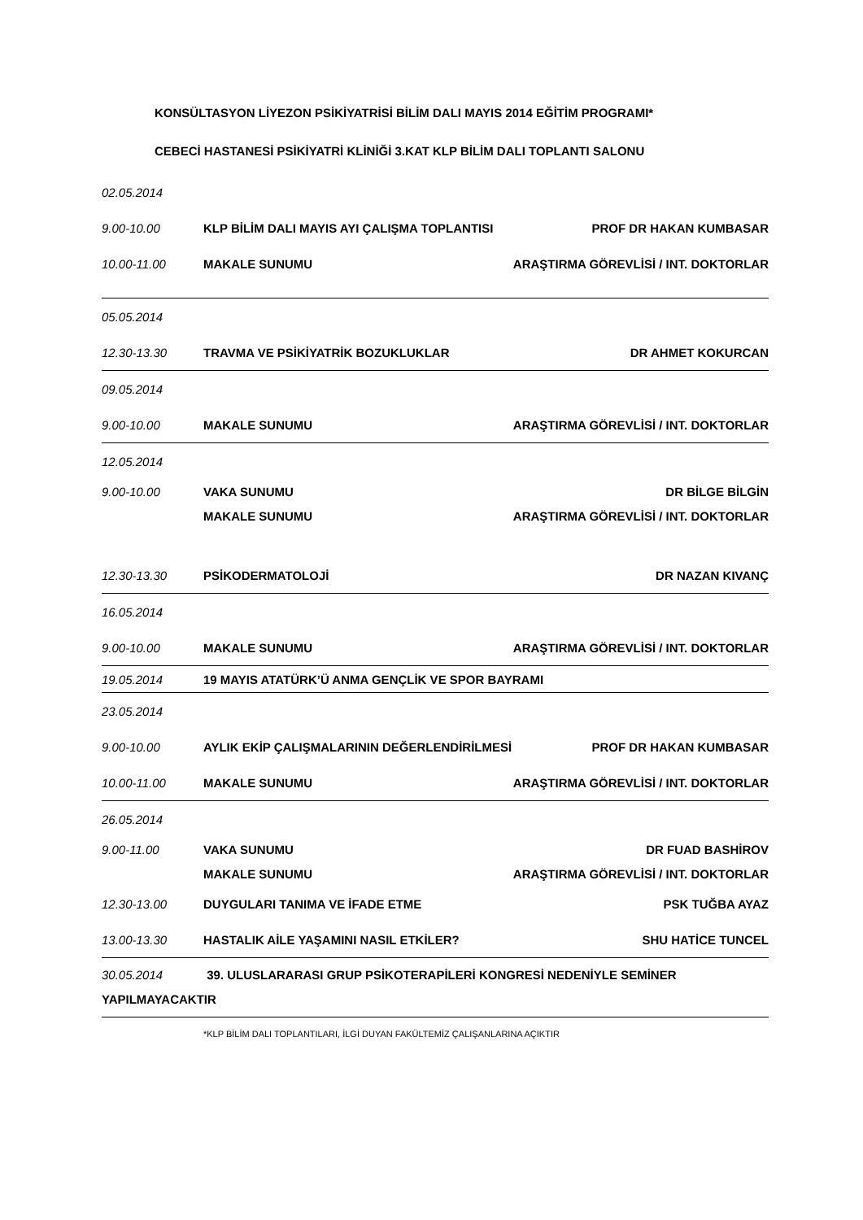KONSÜLTASYON LİYEZON PSİKİYATRİSİ BİLİM DALI MAYIS 2014 EĞİTİM PROGRAMI*
CEBECİ HASTANESİ PSİKİYATRİ KLİNİĞİ 3.KAT KLP BİLİM DALI TOPLANTI SALONU
02.05.2014
9.00-10.00 KLP BİLİM DALI MAYIS AYI ÇALIŞMA TOPLANTISI PROF DR HAKAN KUMBASAR
10.00-11.00 MAKALE SUNUMU ARAŞTIRMA GÖREVLİSİ / INT. DOKTORLAR
05.05.2014
12.30-13.30 TRAVMA VE PSİKİYATRİK BOZUKLUKLAR DR AHMET KOKURCAN
09.05.2014
9.00-10.00 MAKALE SUNUMU ARAŞTIRMA GÖREVLİSİ / INT. DOKTORLAR
12.05.2014
9.00-10.00 VAKA SUNUMU DR BİLGE BİLGİN
MAKALE SUNUMU ARAŞTIRMA GÖREVLİSİ / INT. DOKTORLAR
12.30-13.30 PSİKODERMATOLOJİ DR NAZAN KIVANÇ
16.05.2014
9.00-10.00 MAKALE SUNUMU ARAŞTIRMA GÖREVLİSİ / INT. DOKTORLAR
19.05.2014 19 MAYIS ATATÜRK’Ü ANMA GENÇLİK VE SPOR BAYRAMI
23.05.2014
9.00-10.00 AYLIK EKİP ÇALIŞMALARININ DEĞERLENDİRİLMESİ PROF DR HAKAN KUMBASAR
10.00-11.00 MAKALE SUNUMU ARAŞTIRMA GÖREVLİSİ / INT. DOKTORLAR
26.05.2014
9.00-11.00 VAKA SUNUMU DR FUAD BASHİROV
MAKALE SUNUMU ARAŞTIRMA GÖREVLİSİ / INT. DOKTORLAR
12.30-13.00 DUYGULARI TANIMA VE İFADE ETME PSK TUĞBA AYAZ
13.00-13.30 HASTALIK AİLE YAŞAMINI NASIL ETKİLER? SHU HATİCE TUNCEL
30.05.2014 39. ULUSLARARASI GRUP PSİKOTERAPİLERİ KONGRESİ NEDENİYLE SEMİNER YAPILMAYACAKTIR
*KLP BİLİM DALI TOPLANTILARI, İLGİ DUYAN FAKÜLTEMİZ ÇALIŞANLARINA AÇIKTIR